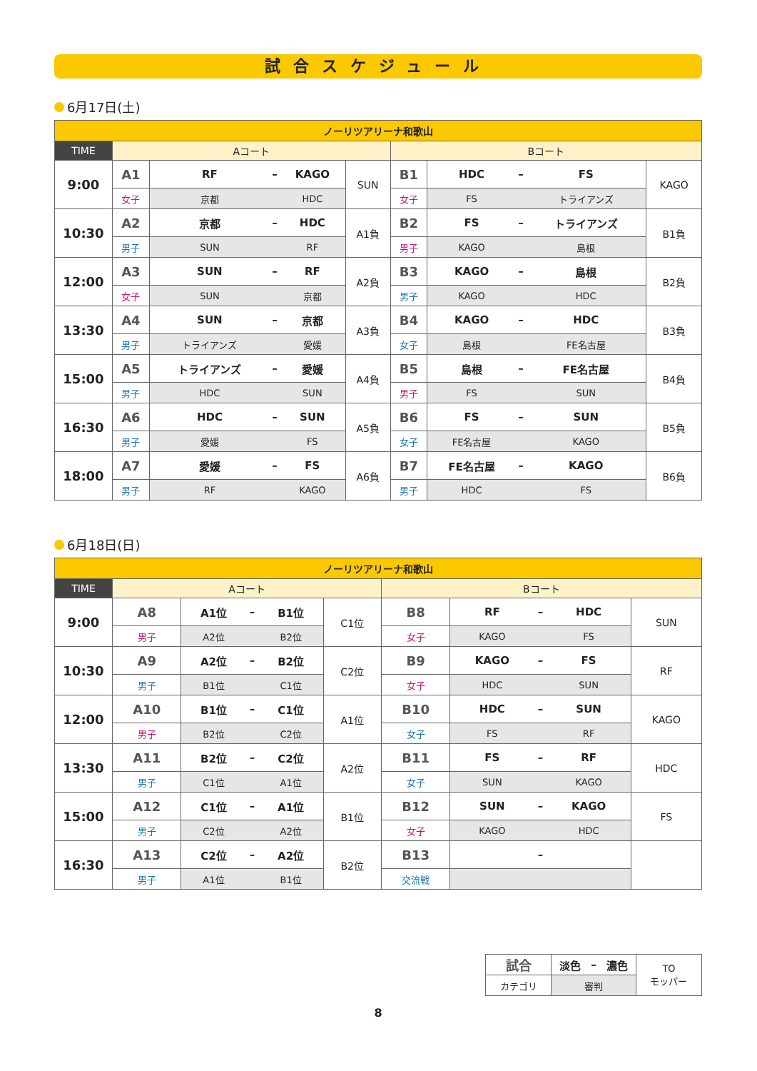試合スケジュール
6月17日(土)
| ノーリツアリーナ和歌山 | | | | | | | | | | |
| TIME | Aコート | | | | | Bコート | | | | |
| 9:00 | A1 | RF | – | KAGO | SUN | B1 | HDC | – | FS | KAGO |
| | 女子 | 京都 | | HDC | | 女子 | FS | | トライアンズ | |
| 10:30 | A2 | 京都 | – | HDC | A1負 | B2 | FS | – | トライアンズ | B1負 |
| | 男子 | SUN | | RF | | 男子 | KAGO | | 島根 | |
| 12:00 | A3 | SUN | – | RF | A2負 | B3 | KAGO | – | 島根 | B2負 |
| | 女子 | SUN | | 京都 | | 男子 | KAGO | | HDC | |
| 13:30 | A4 | SUN | – | 京都 | A3負 | B4 | KAGO | – | HDC | B3負 |
| | 男子 | トライアンズ | | 愛媛 | | 女子 | 島根 | | FE名古屋 | |
| 15:00 | A5 | トライアンズ | – | 愛媛 | A4負 | B5 | 島根 | – | FE名古屋 | B4負 |
| | 男子 | HDC | | SUN | | 男子 | FS | | SUN | |
| 16:30 | A6 | HDC | – | SUN | A5負 | B6 | FS | – | SUN | B5負 |
| | 男子 | 愛媛 | | FS | | 女子 | FE名古屋 | | KAGO | |
| 18:00 | A7 | 愛媛 | – | FS | A6負 | B7 | FE名古屋 | – | KAGO | B6負 |
| | 男子 | RF | | KAGO | | 男子 | HDC | | FS | |
6月18日(日)
| ノーリツアリーナ和歌山 | | | | | | | | | | |
| TIME | Aコート | | | | | Bコート | | | | |
| 9:00 | A8 | A1位 | – | B1位 | C1位 | B8 | RF | – | HDC | SUN |
| | 男子 | A2位 | | B2位 | | 女子 | KAGO | | FS | |
| 10:30 | A9 | A2位 | – | B2位 | C2位 | B9 | KAGO | – | FS | RF |
| | 男子 | B1位 | | C1位 | | 女子 | HDC | | SUN | |
| 12:00 | A10 | B1位 | – | C1位 | A1位 | B10 | HDC | – | SUN | KAGO |
| | 男子 | B2位 | | C2位 | | 女子 | FS | | RF | |
| 13:30 | A11 | B2位 | – | C2位 | A2位 | B11 | FS | – | RF | HDC |
| | 男子 | C1位 | | A1位 | | 女子 | SUN | | KAGO | |
| 15:00 | A12 | C1位 | – | A1位 | B1位 | B12 | SUN | – | KAGO | FS |
| | 男子 | C2位 | | A2位 | | 女子 | KAGO | | HDC | |
| 16:30 | A13 | C2位 | – | A2位 | B2位 | B13 | | – | | |
| | 男子 | A1位 | | B1位 | | 交流戦 | | | | |
| 試合 | 淡色 | – | 濃色 | TO モッパー |
| カテゴリ | 審判 | | | |
8